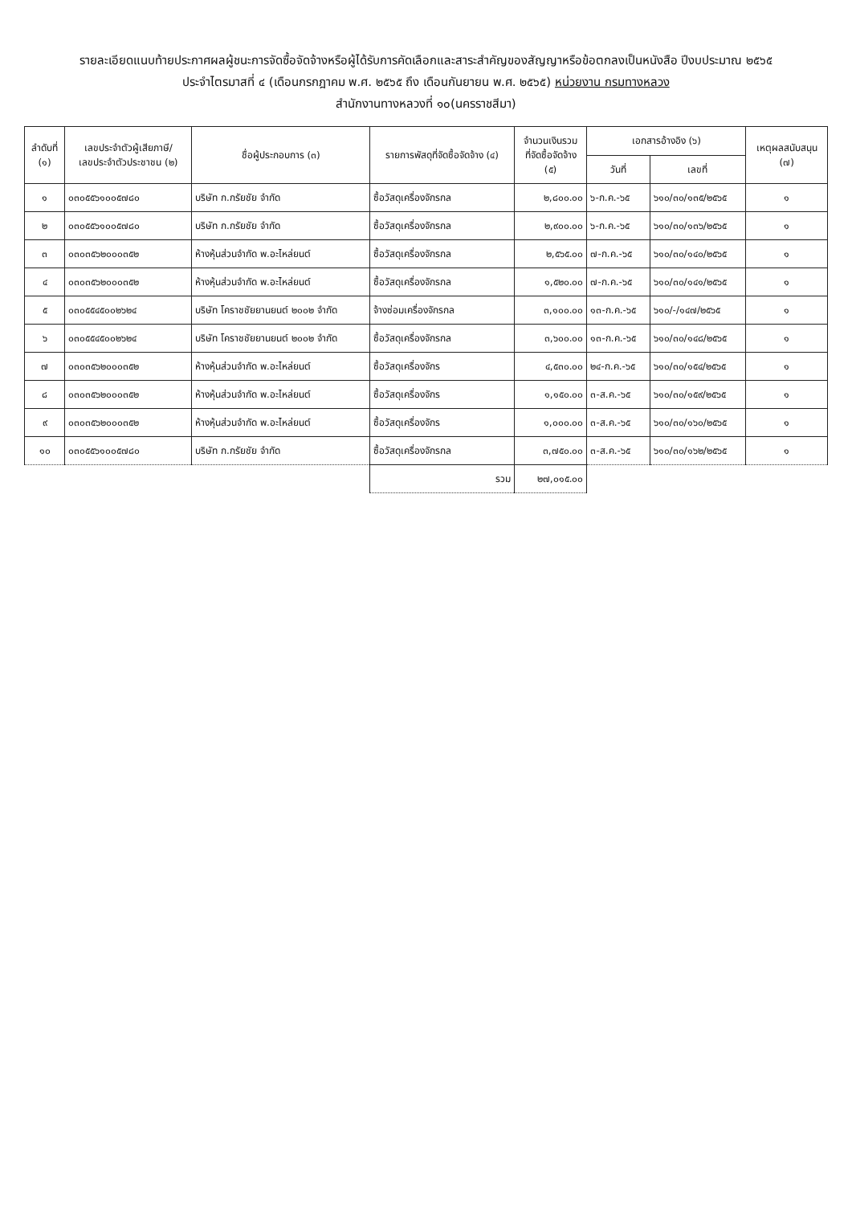รายละเอียดแนบท้ายประกาศผลผู้ชนะการจัดซื้อจัดจ้างหรือผู้ได้รับการคัดเลือกและสาระสำคัญของสัญญาหรือข้อตกลงเป็นหนังสือ ปีงบประมาณ ๒๕๖๕
ประจำไตรมาสที่ ๔ (เดือนกรกฎาคม พ.ศ. ๒๕๖๕ ถึง เดือนกันยายน พ.ศ. ๒๕๖๕) หน่วยงาน กรมทางหลวง
สำนักงานทางหลวงที่ ๑๐(นครราชสีมา)
| ลำดับที่ (๑) | เลขประจำตัวผู้เสียภาษี/ เลขประจำตัวประชาชน (๒) | ชื่อผู้ประกอบการ (๓) | รายการพัสดุที่จัดซื้อจัดจ้าง (๔) | จำนวนเงินรวม ที่จัดซื้อจัดจ้าง (๕) | เอกสารอ้างอิง (๖) | | เหตุผลสนับสนุน (๗) |
| --- | --- | --- | --- | --- | --- | --- | --- |
| | | | | | วันที่ | เลขที่ | |
| ๑ | ๐๓๐๕๕๖๑๐๐๕๗๘๐ | บริษัท ก.กรัยชัย จำกัด | ซื้อวัสดุเครื่องจักรกล | ๒,๘๐๐.๐๐ | ๖-ก.ค.-๖๕ | ๖๑๐/๓๐/๑๓๕/๒๕๖๕ | ๑ |
| ๒ | ๐๓๐๕๕๖๑๐๐๕๗๘๐ | บริษัท ก.กรัยชัย จำกัด | ซื้อวัสดุเครื่องจักรกล | ๒,๙๐๐.๐๐ | ๖-ก.ค.-๖๕ | ๖๑๐/๓๐/๑๓๖/๒๕๖๕ | ๑ |
| ๓ | ๐๓๐๓๕๖๒๐๐๐๓๕๒ | ห้างหุ้นส่วนจำกัด พ.อะไหล่ยนต์ | ซื้อวัสดุเครื่องจักรกล | ๒,๕๖๕.๐๐ | ๗-ก.ค.-๖๕ | ๖๑๐/๓๐/๑๔๐/๒๕๖๕ | ๑ |
| ๔ | ๐๓๐๓๕๖๒๐๐๐๓๕๒ | ห้างหุ้นส่วนจำกัด พ.อะไหล่ยนต์ | ซื้อวัสดุเครื่องจักรกล | ๑,๕๒๐.๐๐ | ๗-ก.ค.-๖๕ | ๖๑๐/๓๐/๑๔๑/๒๕๖๕ | ๑ |
| ๕ | ๐๓๐๕๕๔๕๐๐๒๖๒๔ | บริษัท โคราชชัยยานยนต์ ๒๐๐๒ จำกัด | จ้างซ่อมเครื่องจักรกล | ๓,๑๐๐.๐๐ | ๑๓-ก.ค.-๖๕ | ๖๑๐/-/๑๔๗/๒๕๖๕ | ๑ |
| ๖ | ๐๓๐๕๕๔๕๐๐๒๖๒๔ | บริษัท โคราชชัยยานยนต์ ๒๐๐๒ จำกัด | ซื้อวัสดุเครื่องจักรกล | ๓,๖๐๐.๐๐ | ๑๓-ก.ค.-๖๕ | ๖๑๐/๓๐/๑๔๘/๒๕๖๕ | ๑ |
| ๗ | ๐๓๐๓๕๖๒๐๐๐๓๕๒ | ห้างหุ้นส่วนจำกัด พ.อะไหล่ยนต์ | ซื้อวัสดุเครื่องจักร | ๔,๕๓๐.๐๐ | ๒๔-ก.ค.-๖๕ | ๖๑๐/๓๐/๑๕๔/๒๕๖๕ | ๑ |
| ๘ | ๐๓๐๓๕๖๒๐๐๐๓๕๒ | ห้างหุ้นส่วนจำกัด พ.อะไหล่ยนต์ | ซื้อวัสดุเครื่องจักร | ๑,๑๕๐.๐๐ | ๓-ส.ค.-๖๕ | ๖๑๐/๓๐/๑๕๙/๒๕๖๕ | ๑ |
| ๙ | ๐๓๐๓๕๖๒๐๐๐๓๕๒ | ห้างหุ้นส่วนจำกัด พ.อะไหล่ยนต์ | ซื้อวัสดุเครื่องจักร | ๑,๐๐๐.๐๐ | ๓-ส.ค.-๖๕ | ๖๑๐/๓๐/๑๖๐/๒๕๖๕ | ๑ |
| ๑๐ | ๐๓๐๕๕๖๑๐๐๕๗๘๐ | บริษัท ก.กรัยชัย จำกัด | ซื้อวัสดุเครื่องจักรกล | ๓,๗๕๐.๐๐ | ๓-ส.ค.-๖๕ | ๖๑๐/๓๐/๑๖๒/๒๕๖๕ | ๑ |
| | | | รวม | ๒๗,๐๑๕.๐๐ | | | |